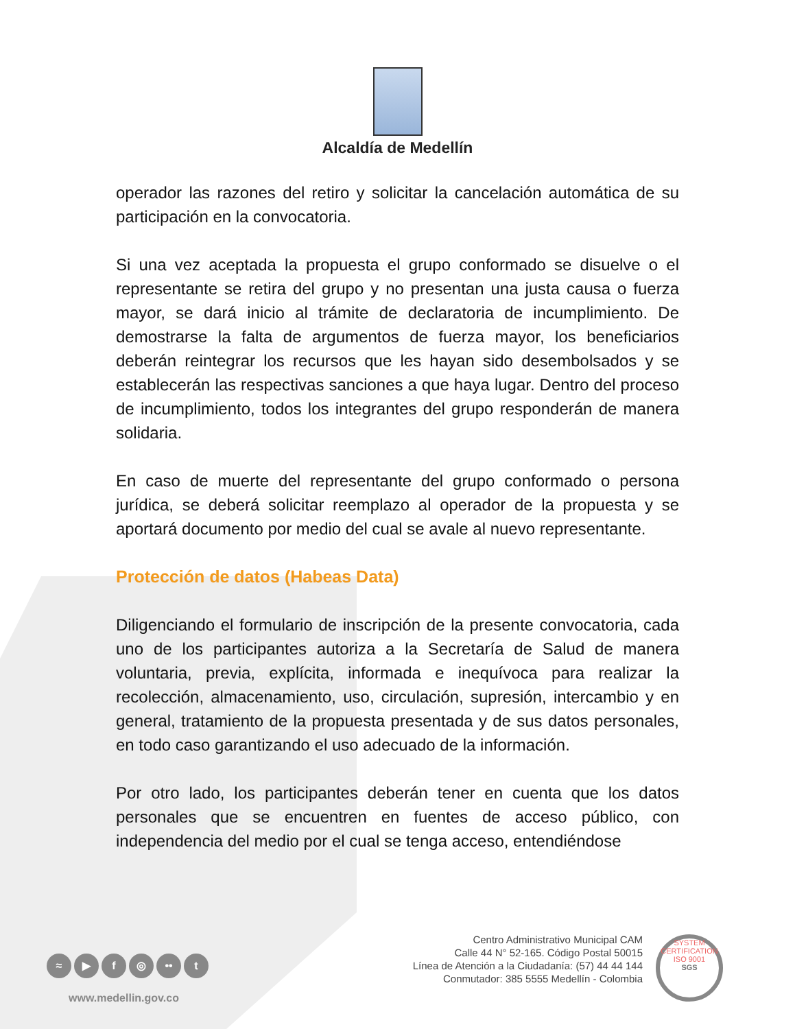Alcaldía de Medellín
operador las razones del retiro y solicitar la cancelación automática de su participación en la convocatoria.
Si una vez aceptada la propuesta el grupo conformado se disuelve o el representante se retira del grupo y no presentan una justa causa o fuerza mayor, se dará inicio al trámite de declaratoria de incumplimiento. De demostrarse la falta de argumentos de fuerza mayor, los beneficiarios deberán reintegrar los recursos que les hayan sido desembolsados y se establecerán las respectivas sanciones a que haya lugar. Dentro del proceso de incumplimiento, todos los integrantes del grupo responderán de manera solidaria.
En caso de muerte del representante del grupo conformado o persona jurídica, se deberá solicitar reemplazo al operador de la propuesta y se aportará documento por medio del cual se avale al nuevo representante.
Protección de datos (Habeas Data)
Diligenciando el formulario de inscripción de la presente convocatoria, cada uno de los participantes autoriza a la Secretaría de Salud de manera voluntaria, previa, explícita, informada e inequívoca para realizar la recolección, almacenamiento, uso, circulación, supresión, intercambio y en general, tratamiento de la propuesta presentada y de sus datos personales, en todo caso garantizando el uso adecuado de la información.
Por otro lado, los participantes deberán tener en cuenta que los datos personales que se encuentren en fuentes de acceso público, con independencia del medio por el cual se tenga acceso, entendiéndose
≈ ▶ f ◎ •• t
www.medellin.gov.co
Centro Administrativo Municipal CAM
Calle 44 N° 52-165. Código Postal 50015
Línea de Atención a la Ciudadanía: (57) 44 44 144
Conmutador: 385 5555 Medellín - Colombia
SYSTEM CERTIFICATION
ISO 9001
SGS